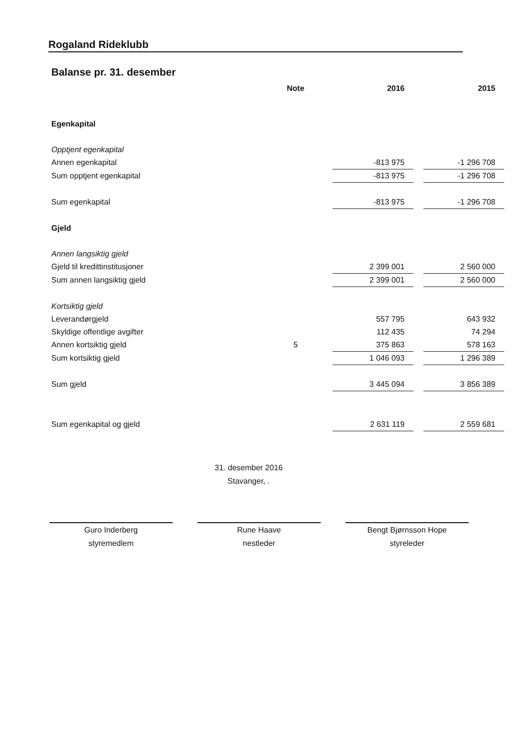Rogaland Rideklubb
Balanse pr. 31. desember
| | Note | 2016 | | 2015 |
| --- | --- | --- | --- | --- |
| Egenkapital | | | | |
| Opptjent egenkapital | | | | |
| Annen egenkapital | | -813 975 | | -1 296 708 |
| Sum opptjent egenkapital | | -813 975 | | -1 296 708 |
| Sum egenkapital | | -813 975 | | -1 296 708 |
| Gjeld | | | | |
| Annen langsiktig gjeld | | | | |
| Gjeld til kredittinstitusjoner | | 2 399 001 | | 2 560 000 |
| Sum annen langsiktig gjeld | | 2 399 001 | | 2 560 000 |
| Kortsiktig gjeld | | | | |
| Leverandørgjeld | | 557 795 | | 643 932 |
| Skyldige offentlige avgifter | | 112 435 | | 74 294 |
| Annen kortsiktig gjeld | 5 | 375 863 | | 578 163 |
| Sum kortsiktig gjeld | | 1 046 093 | | 1 296 389 |
| Sum gjeld | | 3 445 094 | | 3 856 389 |
| Sum egenkapital og gjeld | | 2 631 119 | | 2 559 681 |
31. desember 2016
Stavanger, .
Guro Inderberg
styremedlem
Rune Haave
nestleder
Bengt Bjørnsson Hope
styreleder